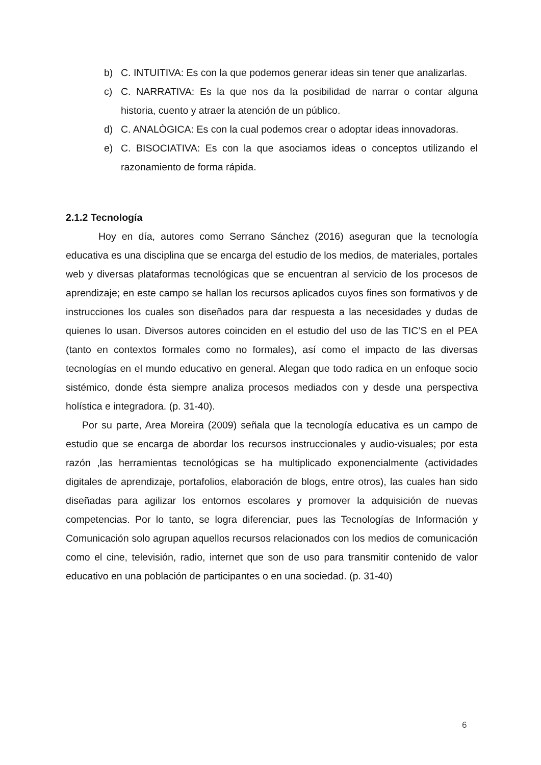b) C. INTUITIVA: Es con la que podemos generar ideas sin tener que analizarlas.
c) C. NARRATIVA: Es la que nos da la posibilidad de narrar o contar alguna historia, cuento y atraer la atención de un público.
d) C. ANALÒGICA: Es con la cual podemos crear o adoptar ideas innovadoras.
e) C. BISOCIATIVA: Es con la que asociamos ideas o conceptos utilizando el razonamiento de forma rápida.
2.1.2 Tecnología
Hoy en día, autores como Serrano Sánchez (2016) aseguran que la tecnología educativa es una disciplina que se encarga del estudio de los medios, de materiales, portales web y diversas plataformas tecnológicas que se encuentran al servicio de los procesos de aprendizaje; en este campo se hallan los recursos aplicados cuyos fines son formativos y de instrucciones los cuales son diseñados para dar respuesta a las necesidades y dudas de quienes lo usan. Diversos autores coinciden en el estudio del uso de las TIC’S en el PEA (tanto en contextos formales como no formales), así como el impacto de las diversas tecnologías en el mundo educativo en general. Alegan que todo radica en un enfoque socio sistémico, donde ésta siempre analiza procesos mediados con y desde una perspectiva holística e integradora. (p. 31-40).
Por su parte, Area Moreira (2009) señala que la tecnología educativa es un campo de estudio que se encarga de abordar los recursos instruccionales y audio-visuales; por esta razón ,las herramientas tecnológicas se ha multiplicado exponencialmente (actividades digitales de aprendizaje, portafolios, elaboración de blogs, entre otros), las cuales han sido diseñadas para agilizar los entornos escolares y promover la adquisición de nuevas competencias. Por lo tanto, se logra diferenciar, pues las Tecnologías de Información y Comunicación solo agrupan aquellos recursos relacionados con los medios de comunicación como el cine, televisión, radio, internet que son de uso para transmitir contenido de valor educativo en una población de participantes o en una sociedad. (p. 31-40)
6